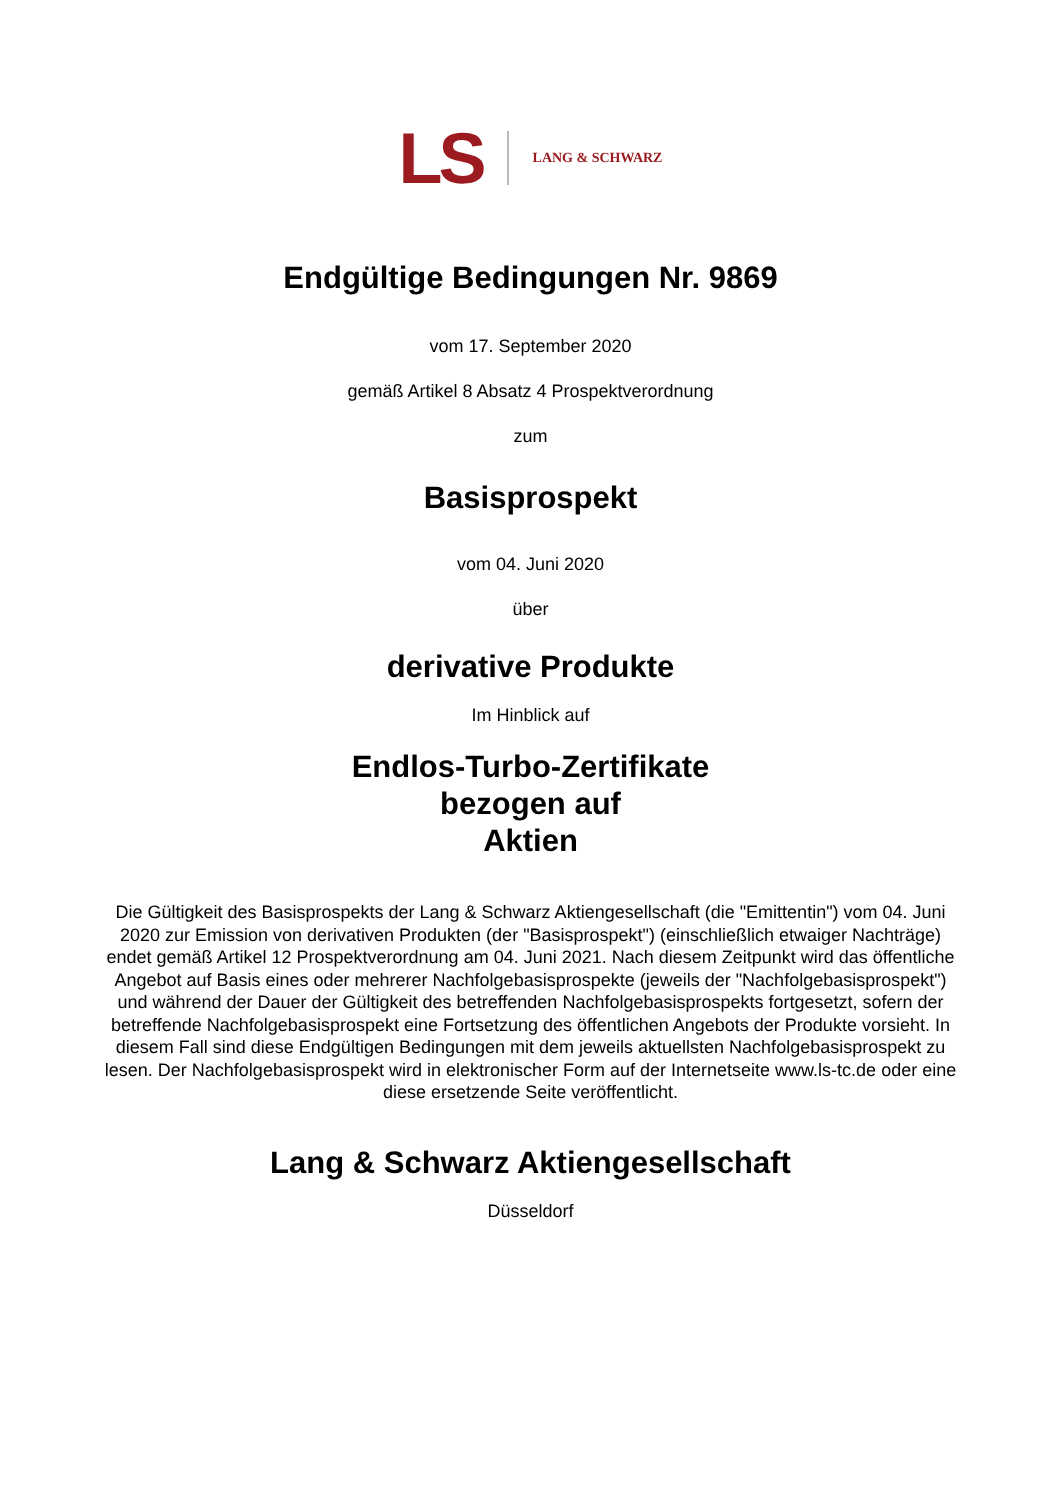LS LANG & SCHWARZ
Endgültige Bedingungen Nr. 9869
vom 17. September 2020
gemäß Artikel 8 Absatz 4 Prospektverordnung
zum
Basisprospekt
vom 04. Juni 2020
über
derivative Produkte
Im Hinblick auf
Endlos-Turbo-Zertifikate
bezogen auf
Aktien
Die Gültigkeit des Basisprospekts der Lang & Schwarz Aktiengesellschaft (die "Emittentin") vom 04. Juni 2020 zur Emission von derivativen Produkten (der "Basisprospekt") (einschließlich etwaiger Nachträge) endet gemäß Artikel 12 Prospektverordnung am 04. Juni 2021. Nach diesem Zeitpunkt wird das öffentliche Angebot auf Basis eines oder mehrerer Nachfolgebasisprospekte (jeweils der "Nachfolgebasisprospekt") und während der Dauer der Gültigkeit des betreffenden Nachfolgebasisprospekts fortgesetzt, sofern der betreffende Nachfolgebasisprospekt eine Fortsetzung des öffentlichen Angebots der Produkte vorsieht. In diesem Fall sind diese Endgültigen Bedingungen mit dem jeweils aktuellsten Nachfolgebasisprospekt zu lesen. Der Nachfolgebasisprospekt wird in elektronischer Form auf der Internetseite www.ls-tc.de oder eine diese ersetzende Seite veröffentlicht.
Lang & Schwarz Aktiengesellschaft
Düsseldorf